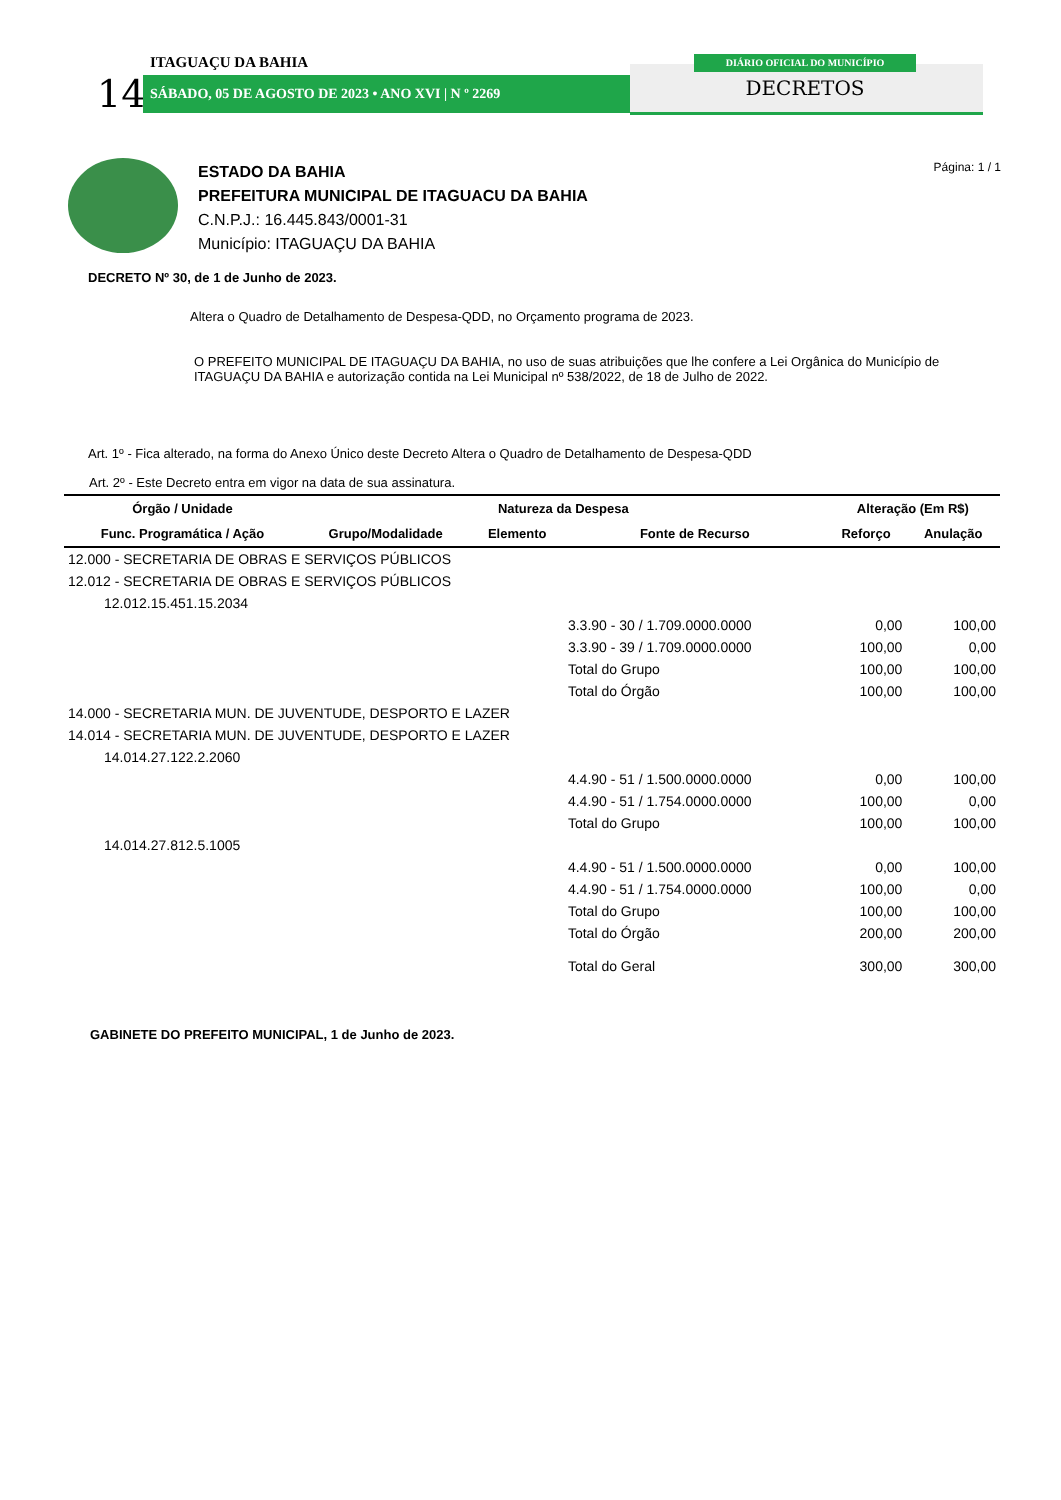ITAGUAÇU DA BAHIA
14 SÁBADO, 05 DE AGOSTO DE 2023 • ANO XVI | N º 2269
DIÁRIO OFICIAL DO MUNICÍPIO
DECRETOS
ESTADO DA BAHIA
PREFEITURA MUNICIPAL DE ITAGUACU DA BAHIA
C.N.P.J.: 16.445.843/0001-31
Município: ITAGUAÇU DA BAHIA
Página: 1 / 1
DECRETO Nº 30, de 1 de Junho de 2023.
Altera o Quadro de Detalhamento de Despesa-QDD, no Orçamento programa de 2023.
O PREFEITO MUNICIPAL DE ITAGUAÇU DA BAHIA, no uso de suas atribuições que lhe confere a Lei Orgânica do Município de ITAGUAÇU DA BAHIA e autorização contida na Lei Municipal nº 538/2022, de 18 de Julho de 2022.
Art. 1º - Fica alterado, na forma do Anexo Único deste Decreto Altera o Quadro de Detalhamento de Despesa-QDD
Art. 2º - Este Decreto entra em vigor na data de sua assinatura.
| Órgão / Unidade | Natureza da Despesa | | | Alteração (Em R$) | |
| --- | --- | --- | --- | --- | --- |
| Func. Programática / Ação | Grupo/Modalidade | Elemento | Fonte de Recurso | Reforço | Anulação |
| 12.000 - SECRETARIA DE OBRAS E SERVIÇOS PÚBLICOS | | | | | |
| 12.012 - SECRETARIA DE OBRAS E SERVIÇOS PÚBLICOS | | | | | |
| 12.012.15.451.15.2034 | | | | | |
| | | | 3.3.90 - 30 / 1.709.0000.0000 | 0,00 | 100,00 |
| | | | 3.3.90 - 39 / 1.709.0000.0000 | 100,00 | 0,00 |
| | | | Total do Grupo | 100,00 | 100,00 |
| | | | Total do Órgão | 100,00 | 100,00 |
| 14.000 - SECRETARIA MUN. DE JUVENTUDE, DESPORTO E LAZER | | | | | |
| 14.014 - SECRETARIA MUN. DE JUVENTUDE, DESPORTO E LAZER | | | | | |
| 14.014.27.122.2.2060 | | | | | |
| | | | 4.4.90 - 51 / 1.500.0000.0000 | 0,00 | 100,00 |
| | | | 4.4.90 - 51 / 1.754.0000.0000 | 100,00 | 0,00 |
| | | | Total do Grupo | 100,00 | 100,00 |
| 14.014.27.812.5.1005 | | | | | |
| | | | 4.4.90 - 51 / 1.500.0000.0000 | 0,00 | 100,00 |
| | | | 4.4.90 - 51 / 1.754.0000.0000 | 100,00 | 0,00 |
| | | | Total do Grupo | 100,00 | 100,00 |
| | | | Total do Órgão | 200,00 | 200,00 |
| | | | Total do Geral | 300,00 | 300,00 |
GABINETE DO PREFEITO MUNICIPAL, 1 de Junho de 2023.